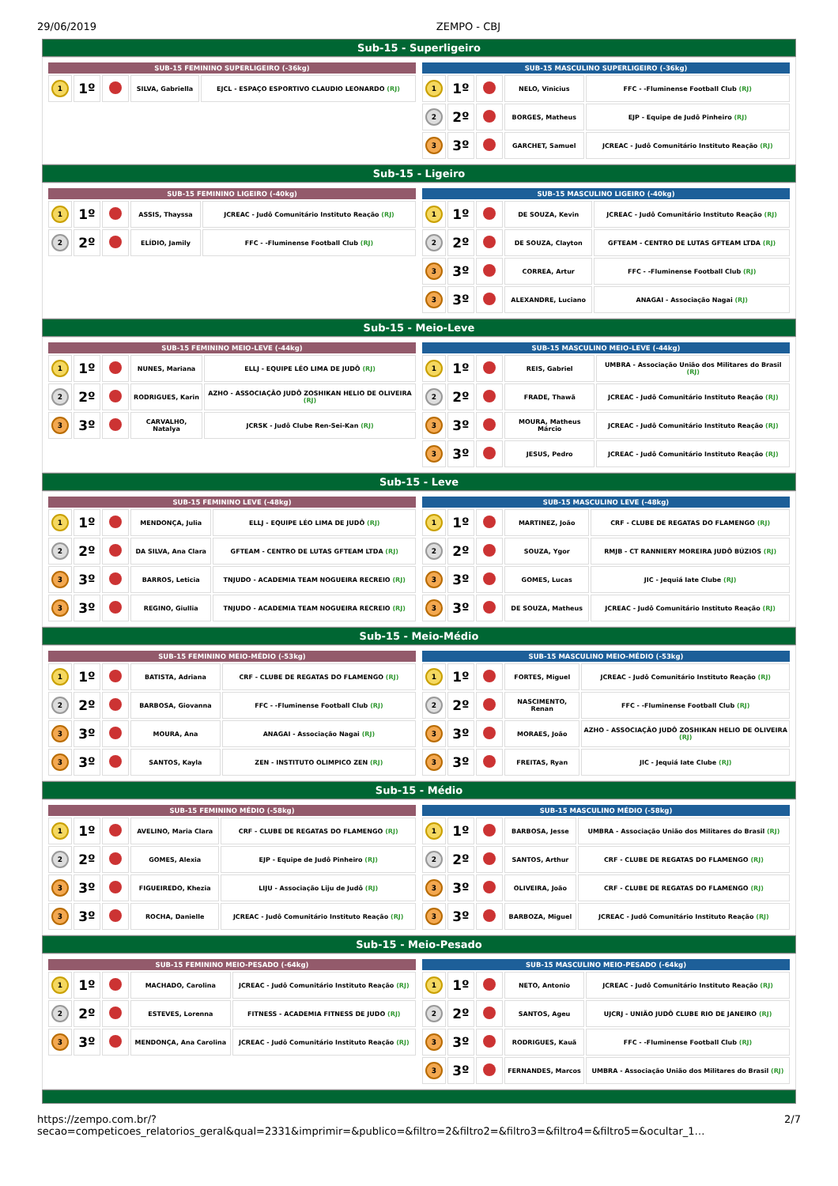29/06/2019 ZEMPO - CBJ
Sub-15 - Superligeiro
| SUB-15 FEMININO SUPERLIGEIRO (-36kg) | | | | |
| --- | --- | --- | --- | --- |
| 1 | 1º | | SILVA, Gabriella | EJCL - ESPAÇO ESPORTIVO CLAUDIO LEONARDO (RJ) |
| SUB-15 MASCULINO SUPERLIGEIRO (-36kg) | | | | |
| --- | --- | --- | --- | --- |
| 1 | 1º | | NELO, Vinicius | FFC - -Fluminense Football Club (RJ) |
| 2 | 2º | | BORGES, Matheus | EJP - Equipe de Judô Pinheiro (RJ) |
| 3 | 3º | | GARCHET, Samuel | JCREAC - Judô Comunitário Instituto Reação (RJ) |
Sub-15 - Ligeiro
| SUB-15 FEMININO LIGEIRO (-40kg) | | | | |
| --- | --- | --- | --- | --- |
| 1 | 1º | | ASSIS, Thayssa | JCREAC - Judô Comunitário Instituto Reação (RJ) |
| 2 | 2º | | ELÍDIO, Jamily | FFC - -Fluminense Football Club (RJ) |
| SUB-15 MASCULINO LIGEIRO (-40kg) | | | | |
| --- | --- | --- | --- | --- |
| 1 | 1º | | DE SOUZA, Kevin | JCREAC - Judô Comunitário Instituto Reação (RJ) |
| 2 | 2º | | DE SOUZA, Clayton | GFTEAM - CENTRO DE LUTAS GFTEAM LTDA (RJ) |
| 3 | 3º | | CORREA, Artur | FFC - -Fluminense Football Club (RJ) |
| 3 | 3º | | ALEXANDRE, Luciano | ANAGAI - Associação Nagai (RJ) |
Sub-15 - Meio-Leve
| SUB-15 FEMININO MEIO-LEVE (-44kg) | | | | |
| --- | --- | --- | --- | --- |
| 1 | 1º | | NUNES, Mariana | ELLJ - EQUIPE LÉO LIMA DE JUDÔ (RJ) |
| 2 | 2º | | RODRIGUES, Karin | AZHO - ASSOCIAÇÃO JUDÔ ZOSHIKAN HELIO DE OLIVEIRA (RJ) |
| 3 | 3º | | CARVALHO, Natalya | JCRSK - Judô Clube Ren-Sei-Kan (RJ) |
| SUB-15 MASCULINO MEIO-LEVE (-44kg) | | | | |
| --- | --- | --- | --- | --- |
| 1 | 1º | | REIS, Gabriel | UMBRA - Associação União dos Militares do Brasil (RJ) |
| 2 | 2º | | FRADE, Thawã | JCREAC - Judô Comunitário Instituto Reação (RJ) |
| 3 | 3º | | MOURA, Matheus Márcio | JCREAC - Judô Comunitário Instituto Reação (RJ) |
| 3 | 3º | | JESUS, Pedro | JCREAC - Judô Comunitário Instituto Reação (RJ) |
Sub-15 - Leve
| SUB-15 FEMININO LEVE (-48kg) | | | | |
| --- | --- | --- | --- | --- |
| 1 | 1º | | MENDONÇA, Julia | ELLJ - EQUIPE LÉO LIMA DE JUDÔ (RJ) |
| 2 | 2º | | DA SILVA, Ana Clara | GFTEAM - CENTRO DE LUTAS GFTEAM LTDA (RJ) |
| 3 | 3º | | BARROS, Leticia | TNJUDO - ACADEMIA TEAM NOGUEIRA RECREIO (RJ) |
| 3 | 3º | | REGINO, Giullia | TNJUDO - ACADEMIA TEAM NOGUEIRA RECREIO (RJ) |
| SUB-15 MASCULINO LEVE (-48kg) | | | | |
| --- | --- | --- | --- | --- |
| 1 | 1º | | MARTINEZ, João | CRF - CLUBE DE REGATAS DO FLAMENGO (RJ) |
| 2 | 2º | | SOUZA, Ygor | RMJB - CT RANNIERY MOREIRA JUDÔ BÚZIOS (RJ) |
| 3 | 3º | | GOMES, Lucas | JIC - Jequiá Iate Clube (RJ) |
| 3 | 3º | | DE SOUZA, Matheus | JCREAC - Judô Comunitário Instituto Reação (RJ) |
Sub-15 - Meio-Médio
| SUB-15 FEMININO MEIO-MÉDIO (-53kg) | | | | |
| --- | --- | --- | --- | --- |
| 1 | 1º | | BATISTA, Adriana | CRF - CLUBE DE REGATAS DO FLAMENGO (RJ) |
| 2 | 2º | | BARBOSA, Giovanna | FFC - -Fluminense Football Club (RJ) |
| 3 | 3º | | MOURA, Ana | ANAGAI - Associação Nagai (RJ) |
| 3 | 3º | | SANTOS, Kayla | ZEN - INSTITUTO OLIMPICO ZEN (RJ) |
| SUB-15 MASCULINO MEIO-MÉDIO (-53kg) | | | | |
| --- | --- | --- | --- | --- |
| 1 | 1º | | FORTES, Miguel | JCREAC - Judô Comunitário Instituto Reação (RJ) |
| 2 | 2º | | NASCIMENTO, Renan | FFC - -Fluminense Football Club (RJ) |
| 3 | 3º | | MORAES, João | AZHO - ASSOCIAÇÃO JUDÔ ZOSHIKAN HELIO DE OLIVEIRA (RJ) |
| 3 | 3º | | FREITAS, Ryan | JIC - Jequiá Iate Clube (RJ) |
Sub-15 - Médio
| SUB-15 FEMININO MÉDIO (-58kg) | | | | |
| --- | --- | --- | --- | --- |
| 1 | 1º | | AVELINO, Maria Clara | CRF - CLUBE DE REGATAS DO FLAMENGO (RJ) |
| 2 | 2º | | GOMES, Alexia | EJP - Equipe de Judô Pinheiro (RJ) |
| 3 | 3º | | FIGUEIREDO, Khezia | LIJU - Associação Liju de Judô (RJ) |
| 3 | 3º | | ROCHA, Danielle | JCREAC - Judô Comunitário Instituto Reação (RJ) |
| SUB-15 MASCULINO MÉDIO (-58kg) | | | | |
| --- | --- | --- | --- | --- |
| 1 | 1º | | BARBOSA, Jesse | UMBRA - Associação União dos Militares do Brasil (RJ) |
| 2 | 2º | | SANTOS, Arthur | CRF - CLUBE DE REGATAS DO FLAMENGO (RJ) |
| 3 | 3º | | OLIVEIRA, João | CRF - CLUBE DE REGATAS DO FLAMENGO (RJ) |
| 3 | 3º | | BARBOZA, Miguel | JCREAC - Judô Comunitário Instituto Reação (RJ) |
Sub-15 - Meio-Pesado
| SUB-15 FEMININO MEIO-PESADO (-64kg) | | | | |
| --- | --- | --- | --- | --- |
| 1 | 1º | | MACHADO, Carolina | JCREAC - Judô Comunitário Instituto Reação (RJ) |
| 2 | 2º | | ESTEVES, Lorenna | FITNESS - ACADEMIA FITNESS DE JUDO (RJ) |
| 3 | 3º | | MENDONÇA, Ana Carolina | JCREAC - Judô Comunitário Instituto Reação (RJ) |
| SUB-15 MASCULINO MEIO-PESADO (-64kg) | | | | |
| --- | --- | --- | --- | --- |
| 1 | 1º | | NETO, Antonio | JCREAC - Judô Comunitário Instituto Reação (RJ) |
| 2 | 2º | | SANTOS, Ageu | UJCRJ - UNIÃO JUDÔ CLUBE RIO DE JANEIRO (RJ) |
| 3 | 3º | | RODRIGUES, Kauã | FFC - -Fluminense Football Club (RJ) |
| 3 | 3º | | FERNANDES, Marcos | UMBRA - Associação União dos Militares do Brasil (RJ) |
https://zempo.com.br/?secao=competicoes_relatorios_geral&qual=2331&imprimir=&publico=&filtro=2&filtro2=&filtro3=&filtro4=&filtro5=&ocultar_1… 2/7